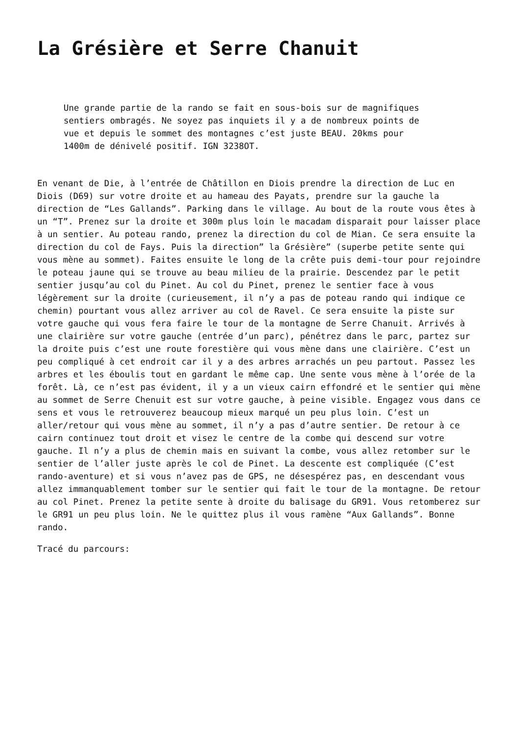La Grésière et Serre Chanuit
Une grande partie de la rando se fait en sous-bois sur de magnifiques sentiers ombragés. Ne soyez pas inquiets il y a de nombreux points de vue et depuis le sommet des montagnes c’est juste BEAU. 20kms pour 1400m de dénivelé positif. IGN 3238OT.
En venant de Die, à l’entrée de Châtillon en Diois prendre la direction de Luc en Diois (D69) sur votre droite et au hameau des Payats, prendre sur la gauche la direction de “Les Gallands”. Parking dans le village. Au bout de la route vous êtes à un “T”. Prenez sur la droite et 300m plus loin le macadam disparait pour laisser place à un sentier. Au poteau rando, prenez la direction du col de Mian. Ce sera ensuite la direction du col de Fays. Puis la direction” la Grésière” (superbe petite sente qui vous mène au sommet). Faites ensuite le long de la crête puis demi-tour pour rejoindre le poteau jaune qui se trouve au beau milieu de la prairie. Descendez par le petit sentier jusqu’au col du Pinet. Au col du Pinet, prenez le sentier face à vous légèrement sur la droite (curieusement, il n’y a pas de poteau rando qui indique ce chemin) pourtant vous allez arriver au col de Ravel. Ce sera ensuite la piste sur votre gauche qui vous fera faire le tour de la montagne de Serre Chanuit. Arrivés à une clairière sur votre gauche (entrée d’un parc), pénétrez dans le parc, partez sur la droite puis c’est une route forestière qui vous mène dans une clairière. C’est un peu compliqué à cet endroit car il y a des arbres arrachés un peu partout. Passez les arbres et les éboulis tout en gardant le même cap. Une sente vous mène à l’orée de la forêt. Là, ce n’est pas évident, il y a un vieux cairn effondré et le sentier qui mène au sommet de Serre Chenuit est sur votre gauche, à peine visible. Engagez vous dans ce sens et vous le retrouverez beaucoup mieux marqué un peu plus loin. C’est un aller/retour qui vous mène au sommet, il n’y a pas d’autre sentier. De retour à ce cairn continuez tout droit et visez le centre de la combe qui descend sur votre gauche. Il n’y a plus de chemin mais en suivant la combe, vous allez retomber sur le sentier de l’aller juste après le col de Pinet. La descente est compliquée (C’est rando-aventure) et si vous n’avez pas de GPS, ne désespérez pas, en descendant vous allez immanquablement tomber sur le sentier qui fait le tour de la montagne. De retour au col Pinet. Prenez la petite sente à droite du balisage du GR91. Vous retomberez sur le GR91 un peu plus loin. Ne le quittez plus il vous ramène “Aux Gallands”. Bonne rando.
Tracé du parcours: